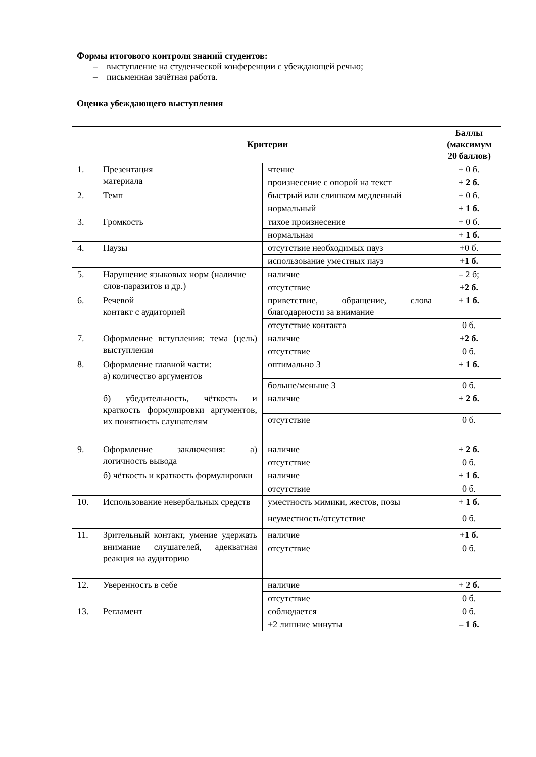Формы итогового контроля знаний студентов:
– выступление на студенческой конференции с убеждающей речью;
– письменная зачётная работа.
Оценка убеждающего выступления
| | Критерии | | Баллы (максимум 20 баллов) |
| --- | --- | --- | --- |
| 1. | Презентация материала | чтение | + 0 б. |
| | | произнесение с опорой на текст | + 2 б. |
| 2. | Темп | быстрый или слишком медленный | + 0 б. |
| | | нормальный | + 1 б. |
| 3. | Громкость | тихое произнесение | + 0 б. |
| | | нормальная | + 1 б. |
| 4. | Паузы | отсутствие необходимых пауз | +0 б. |
| | | использование уместных пауз | + 1 б. |
| 5. | Нарушение языковых норм (наличие слов-паразитов и др.) | наличие | – 2 б; |
| | | отсутствие | +2 б. |
| 6. | Речевой контакт с аудиторией | приветствие, обращение, слова благодарности за внимание | + 1 б. |
| | | отсутствие контакта | 0 б. |
| 7. | Оформление вступления: тема (цель) выступления | наличие | +2 б. |
| | | отсутствие | 0 б. |
| 8. | Оформление главной части: а) количество аргументов | оптимально 3 | + 1 б. |
| | | больше/меньше 3 | 0 б. |
| | б) убедительность, чёткость и краткость формулировки аргументов, их понятность слушателям | наличие | + 2 б. |
| | | отсутствие | 0 б. |
| 9. | Оформление заключения: а) логичность вывода | наличие | + 2 б. |
| | | отсутствие | 0 б. |
| | б) чёткость и краткость формулировки | наличие | + 1 б. |
| | | отсутствие | 0 б. |
| 10. | Использование невербальных средств | уместность мимики, жестов, позы | + 1 б. |
| | | неуместность/отсутствие | 0 б. |
| 11. | Зрительный контакт, умение удержать внимание слушателей, адекватная реакция на аудиторию | наличие | +1 б. |
| | | отсутствие | 0 б. |
| 12. | Уверенность в себе | наличие | + 2 б. |
| | | отсутствие | 0 б. |
| 13. | Регламент | соблюдается | 0 б. |
| | | +2 лишние минуты | – 1 б. |